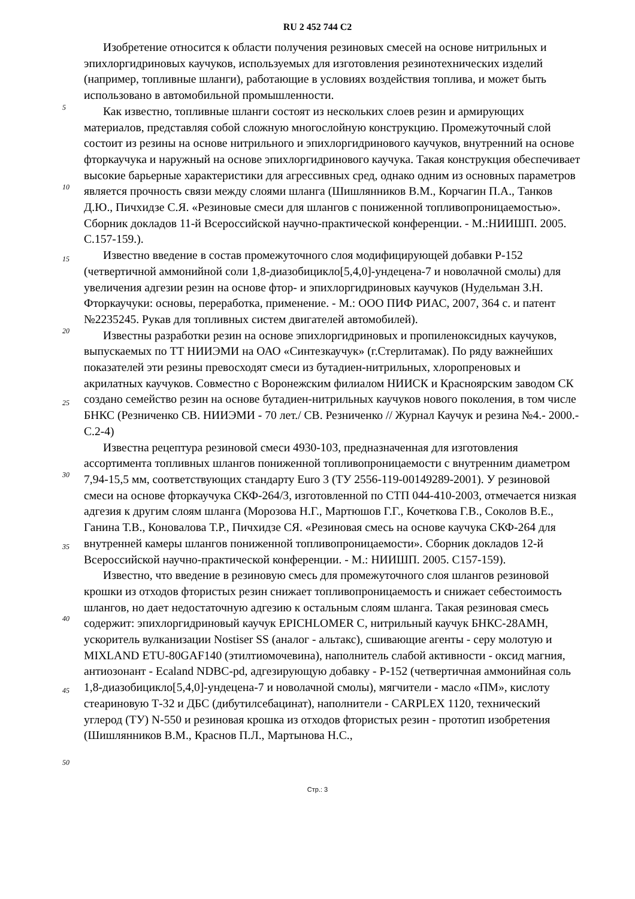RU 2 452 744 C2
5
10
15
20
25
30
35
40
45
50
Изобретение относится к области получения резиновых смесей на основе нитрильных и эпихлоргидриновых каучуков, используемых для изготовления резинотехнических изделий (например, топливные шланги), работающие в условиях воздействия топлива, и может быть использовано в автомобильной промышленности.
Как известно, топливные шланги состоят из нескольких слоев резин и армирующих материалов, представляя собой сложную многослойную конструкцию. Промежуточный слой состоит из резины на основе нитрильного и эпихлоргидринового каучуков, внутренний на основе фторкаучука и наружный на основе эпихлоргидринового каучука. Такая конструкция обеспечивает высокие барьерные характеристики для агрессивных сред, однако одним из основных параметров является прочность связи между слоями шланга (Шишлянников В.М., Корчагин П.А., Танков Д.Ю., Пичхидзе С.Я. «Резиновые смеси для шлангов с пониженной топливопроницаемостью». Сборник докладов 11-й Всероссийской научно-практической конференции. - М.:НИИШП. 2005. С.157-159.).
Известно введение в состав промежуточного слоя модифицирующей добавки Р-152 (четвертичной аммонийной соли 1,8-диазобицикло[5,4,0]-ундецена-7 и новолачной смолы) для увеличения адгезии резин на основе фтор- и эпихлоргидриновых каучуков (Нудельман З.Н. Фторкаучуки: основы, переработка, применение. - М.: ООО ПИФ РИАС, 2007, 364 с. и патент №2235245. Рукав для топливных систем двигателей автомобилей).
Известны разработки резин на основе эпихлоргидриновых и пропиленоксидных каучуков, выпускаемых по ТТ НИИЭМИ на ОАО «Синтезкаучук» (г.Стерлитамак). По ряду важнейших показателей эти резины превосходят смеси из бутадиен-нитрильных, хлоропреновых и акрилатных каучуков. Совместно с Воронежским филиалом НИИСК и Красноярским заводом СК создано семейство резин на основе бутадиен-нитрильных каучуков нового поколения, в том числе БНКС (Резниченко СВ. НИИЭМИ - 70 лет./ СВ. Резниченко // Журнал Каучук и резина №4.- 2000.-С.2-4)
Известна рецептура резиновой смеси 4930-103, предназначенная для изготовления ассортимента топливных шлангов пониженной топливопроницаемости с внутренним диаметром 7,94-15,5 мм, соответствующих стандарту Euro 3 (ТУ 2556-119-00149289-2001). У резиновой смеси на основе фторкаучука СКФ-264/3, изготовленной по СТП 044-410-2003, отмечается низкая адгезия к другим слоям шланга (Морозова Н.Г., Мартюшов Г.Г., Кочеткова Г.В., Соколов В.Е., Ганина Т.В., Коновалова Т.Р., Пичхидзе СЯ. «Резиновая смесь на основе каучука СКФ-264 для внутренней камеры шлангов пониженной топливопроницаемости». Сборник докладов 12-й Всероссийской научно-практической конференции. - М.: НИИШП. 2005. С157-159).
Известно, что введение в резиновую смесь для промежуточного слоя шлангов резиновой крошки из отходов фтористых резин снижает топливопроницаемость и снижает себестоимость шлангов, но дает недостаточную адгезию к остальным слоям шланга. Такая резиновая смесь содержит: эпихлоргидриновый каучук EPICHLOMER С, нитрильный каучук БНКС-28АМН, ускоритель вулканизации Nostiser SS (аналог - альтакс), сшивающие агенты - серу молотую и MIXLAND ETU-80GAF140 (этилтиомочевина), наполнитель слабой активности - оксид магния, антиозонант - Ecaland NDBC-pd, адгезирующую добавку - Р-152 (четвертичная аммонийная соль 1,8-диазобицикло[5,4,0]-ундецена-7 и новолачной смолы), мягчители - масло «ПМ», кислоту стеариновую Т-32 и ДБС (дибутилсебацинат), наполнители - CARPLEX 1120, технический углерод (ТУ) N-550 и резиновая крошка из отходов фтористых резин - прототип изобретения (Шишлянников В.М., Краснов П.Л., Мартынова Н.С.,
Стр.: 3